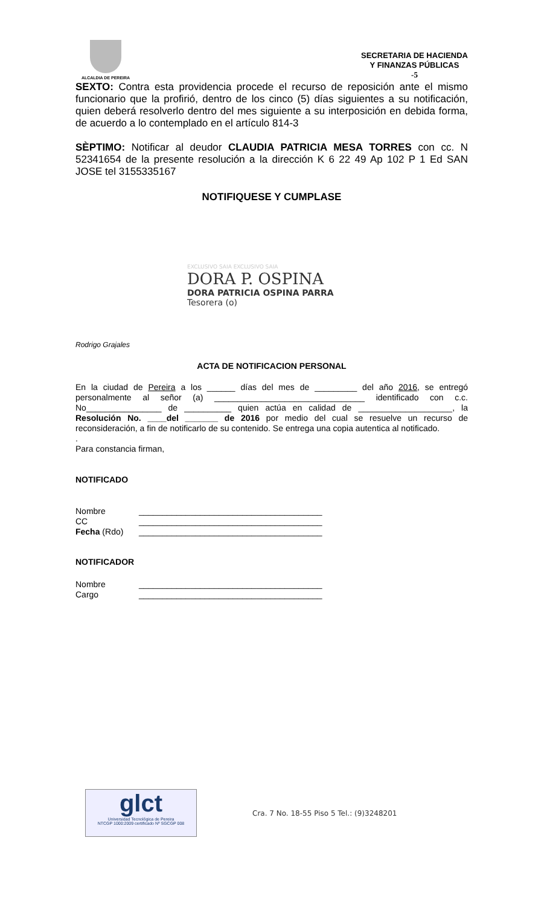ALCALDIA DE PEREIRA
SECRETARIA DE HACIENDA
Y FINANZAS PÚBLICAS
-5
SEXTO: Contra esta providencia procede el recurso de reposición ante el mismo funcionario que la profirió, dentro de los cinco (5) días siguientes a su notificación, quien deberá resolverlo dentro del mes siguiente a su interposición en debida forma, de acuerdo a lo contemplado en el artículo 814-3
SÈPTIMO: Notificar al deudor CLAUDIA PATRICIA MESA TORRES con cc. N 52341654 de la presente resolución a la dirección K 6 22 49 Ap 102 P 1 Ed SAN JOSE tel 3155335167
NOTIFIQUESE Y CUMPLASE
EXCLUSIVO SAIA EXCLUSIVO SAIA
DORA P. OSPINA
DORA PATRICIA OSPINA PARRA
Tesorera (o)
Rodrigo Grajales
ACTA DE NOTIFICACION PERSONAL
En la ciudad de Pereira a los ______ días del mes de _________ del año 2016, se entregó personalmente al señor (a) ________________________________ identificado con c.c. No________________ de __________ quien actúa en calidad de ____________________, la Resolución No. ____del _______ de 2016 por medio del cual se resuelve un recurso de reconsideración, a fin de notificarlo de su contenido. Se entrega una copia autentica al notificado.
.
Para constancia firman,
NOTIFICADO
Nombre _______________________________________
CC _______________________________________
Fecha (Rdo) _______________________________________
NOTIFICADOR
Nombre _______________________________________
Cargo _______________________________________
glct
Universidad Tecnológica de Pereira
NTCGP 1000:2009 certificado Nº SGCGP 008
Cra. 7 No. 18-55 Piso 5 Tel.: (9)3248201